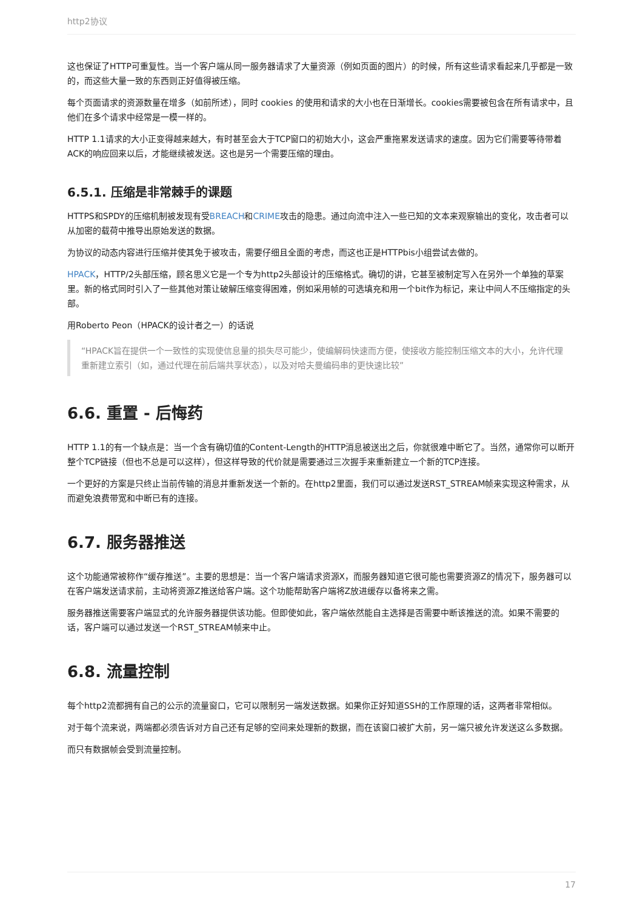http2协议
这也保证了HTTP可重复性。当一个客户端从同一服务器请求了大量资源（例如页面的图片）的时候，所有这些请求看起来几乎都是一致的，而这些大量一致的东西则正好值得被压缩。
每个页面请求的资源数量在增多（如前所述），同时 cookies 的使用和请求的大小也在日渐增长。cookies需要被包含在所有请求中，且他们在多个请求中经常是一模一样的。
HTTP 1.1请求的大小正变得越来越大，有时甚至会大于TCP窗口的初始大小，这会严重拖累发送请求的速度。因为它们需要等待带着ACK的响应回来以后，才能继续被发送。这也是另一个需要压缩的理由。
6.5.1. 压缩是非常棘手的课题
HTTPS和SPDY的压缩机制被发现有受BREACH和CRIME攻击的隐患。通过向流中注入一些已知的文本来观察输出的变化，攻击者可以从加密的载荷中推导出原始发送的数据。
为协议的动态内容进行压缩并使其免于被攻击，需要仔细且全面的考虑，而这也正是HTTPbis小组尝试去做的。
HPACK，HTTP/2头部压缩，顾名思义它是一个专为http2头部设计的压缩格式。确切的讲，它甚至被制定写入在另外一个单独的草案里。新的格式同时引入了一些其他对策让破解压缩变得困难，例如采用帧的可选填充和用一个bit作为标记，来让中间人不压缩指定的头部。
用Roberto Peon（HPACK的设计者之一）的话说
“HPACK旨在提供一个一致性的实现使信息量的损失尽可能少，使编解码快速而方便，使接收方能控制压缩文本的大小，允许代理重新建立索引（如，通过代理在前后端共享状态），以及对哈夫曼编码串的更快速比较”
6.6. 重置 - 后悔药
HTTP 1.1的有一个缺点是：当一个含有确切值的Content-Length的HTTP消息被送出之后，你就很难中断它了。当然，通常你可以断开整个TCP链接（但也不总是可以这样），但这样导致的代价就是需要通过三次握手来重新建立一个新的TCP连接。
一个更好的方案是只终止当前传输的消息并重新发送一个新的。在http2里面，我们可以通过发送RST_STREAM帧来实现这种需求，从而避免浪费带宽和中断已有的连接。
6.7. 服务器推送
这个功能通常被称作“缓存推送”。主要的思想是：当一个客户端请求资源X，而服务器知道它很可能也需要资源Z的情况下，服务器可以在客户端发送请求前，主动将资源Z推送给客户端。这个功能帮助客户端将Z放进缓存以备将来之需。
服务器推送需要客户端显式的允许服务器提供该功能。但即使如此，客户端依然能自主选择是否需要中断该推送的流。如果不需要的话，客户端可以通过发送一个RST_STREAM帧来中止。
6.8. 流量控制
每个http2流都拥有自己的公示的流量窗口，它可以限制另一端发送数据。如果你正好知道SSH的工作原理的话，这两者非常相似。
对于每个流来说，两端都必须告诉对方自己还有足够的空间来处理新的数据，而在该窗口被扩大前，另一端只被允许发送这么多数据。
而只有数据帧会受到流量控制。
17